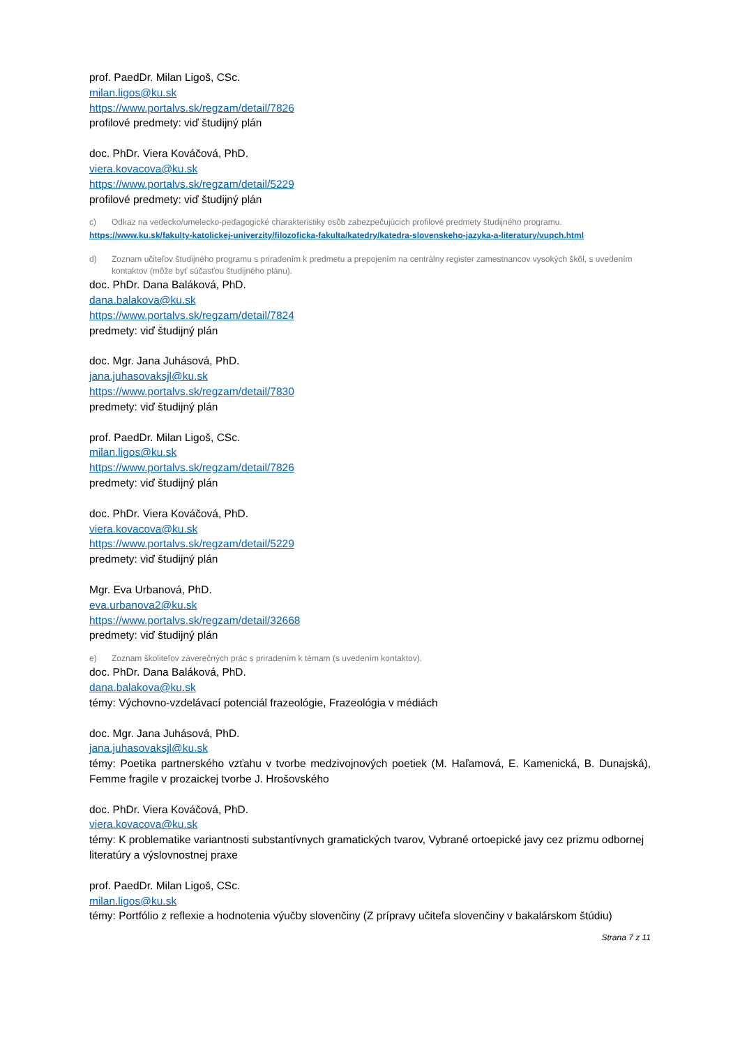prof. PaedDr. Milan Ligoš, CSc.
milan.ligos@ku.sk
https://www.portalvs.sk/regzam/detail/7826
profilové predmety: viď študijný plán
doc. PhDr. Viera Kováčová, PhD.
viera.kovacova@ku.sk
https://www.portalvs.sk/regzam/detail/5229
profilové predmety: viď študijný plán
c) Odkaz na vedecko/umelecko-pedagogické charakteristiky osôb zabezpečujúcich profilové predmety študijného programu.
https://www.ku.sk/fakulty-katolickej-univerzity/filozoficka-fakulta/katedry/katedra-slovenskeho-jazyka-a-literatury/vupch.html
d) Zoznam učiteľov študijného programu s priradením k predmetu a prepojením na centrálny register zamestnancov vysokých škôl, s uvedením kontaktov (môže byť súčasťou študijného plánu).
doc. PhDr. Dana Baláková, PhD.
dana.balakova@ku.sk
https://www.portalvs.sk/regzam/detail/7824
predmety: viď študijný plán
doc. Mgr. Jana Juhásová, PhD.
jana.juhasovaksjl@ku.sk
https://www.portalvs.sk/regzam/detail/7830
predmety: viď študijný plán
prof. PaedDr. Milan Ligoš, CSc.
milan.ligos@ku.sk
https://www.portalvs.sk/regzam/detail/7826
predmety: viď študijný plán
doc. PhDr. Viera Kováčová, PhD.
viera.kovacova@ku.sk
https://www.portalvs.sk/regzam/detail/5229
predmety: viď študijný plán
Mgr. Eva Urbanová, PhD.
eva.urbanova2@ku.sk
https://www.portalvs.sk/regzam/detail/32668
predmety: viď študijný plán
e) Zoznam školiteľov záverečných prác s priradením k témam (s uvedením kontaktov).
doc. PhDr. Dana Baláková, PhD.
dana.balakova@ku.sk
témy: Výchovno-vzdelávací potenciál frazeológie, Frazeológia v médiách
doc. Mgr. Jana Juhásová, PhD.
jana.juhasovaksjl@ku.sk
témy: Poetika partnerského vzťahu v tvorbe medzivojnových poetiek (M. Haľamová, E. Kamenická, B. Dunajská), Femme fragile v prozaickej tvorbe J. Hrošovského
doc. PhDr. Viera Kováčová, PhD.
viera.kovacova@ku.sk
témy: K problematike variantnosti substantívnych gramatických tvarov, Vybrané ortoepické javy cez prizmu odbornej literatúry a výslovnostnej praxe
prof. PaedDr. Milan Ligoš, CSc.
milan.ligos@ku.sk
témy: Portfólio z reflexie a hodnotenia výučby slovenčiny (Z prípravy učiteľa slovenčiny v bakalárskom štúdiu)
Strana 7 z 11